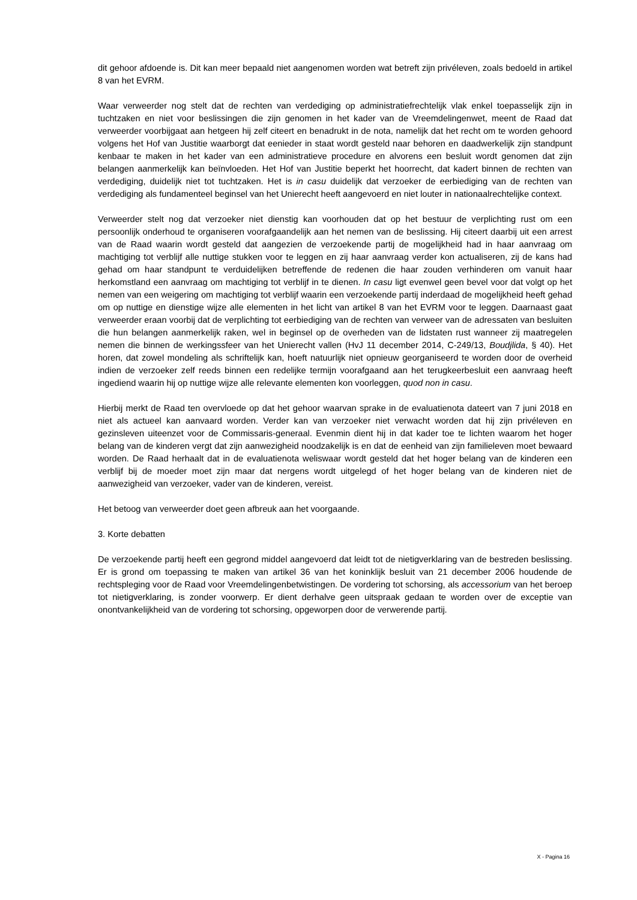dit gehoor afdoende is. Dit kan meer bepaald niet aangenomen worden wat betreft zijn privéleven, zoals bedoeld in artikel 8 van het EVRM.
Waar verweerder nog stelt dat de rechten van verdediging op administratiefrechtelijk vlak enkel toepasselijk zijn in tuchtzaken en niet voor beslissingen die zijn genomen in het kader van de Vreemdelingenwet, meent de Raad dat verweerder voorbijgaat aan hetgeen hij zelf citeert en benadrukt in de nota, namelijk dat het recht om te worden gehoord volgens het Hof van Justitie waarborgt dat eenieder in staat wordt gesteld naar behoren en daadwerkelijk zijn standpunt kenbaar te maken in het kader van een administratieve procedure en alvorens een besluit wordt genomen dat zijn belangen aanmerkelijk kan beïnvloeden. Het Hof van Justitie beperkt het hoorrecht, dat kadert binnen de rechten van verdediging, duidelijk niet tot tuchtzaken. Het is in casu duidelijk dat verzoeker de eerbiediging van de rechten van verdediging als fundamenteel beginsel van het Unierecht heeft aangevoerd en niet louter in nationaalrechtelijke context.
Verweerder stelt nog dat verzoeker niet dienstig kan voorhouden dat op het bestuur de verplichting rust om een persoonlijk onderhoud te organiseren voorafgaandelijk aan het nemen van de beslissing. Hij citeert daarbij uit een arrest van de Raad waarin wordt gesteld dat aangezien de verzoekende partij de mogelijkheid had in haar aanvraag om machtiging tot verblijf alle nuttige stukken voor te leggen en zij haar aanvraag verder kon actualiseren, zij de kans had gehad om haar standpunt te verduidelijken betreffende de redenen die haar zouden verhinderen om vanuit haar herkomstland een aanvraag om machtiging tot verblijf in te dienen. In casu ligt evenwel geen bevel voor dat volgt op het nemen van een weigering om machtiging tot verblijf waarin een verzoekende partij inderdaad de mogelijkheid heeft gehad om op nuttige en dienstige wijze alle elementen in het licht van artikel 8 van het EVRM voor te leggen. Daarnaast gaat verweerder eraan voorbij dat de verplichting tot eerbiediging van de rechten van verweer van de adressaten van besluiten die hun belangen aanmerkelijk raken, wel in beginsel op de overheden van de lidstaten rust wanneer zij maatregelen nemen die binnen de werkingssfeer van het Unierecht vallen (HvJ 11 december 2014, C-249/13, Boudjlida, § 40). Het horen, dat zowel mondeling als schriftelijk kan, hoeft natuurlijk niet opnieuw georganiseerd te worden door de overheid indien de verzoeker zelf reeds binnen een redelijke termijn voorafgaand aan het terugkeerbesluit een aanvraag heeft ingediend waarin hij op nuttige wijze alle relevante elementen kon voorleggen, quod non in casu.
Hierbij merkt de Raad ten overvloede op dat het gehoor waarvan sprake in de evaluatienota dateert van 7 juni 2018 en niet als actueel kan aanvaard worden. Verder kan van verzoeker niet verwacht worden dat hij zijn privéleven en gezinsleven uiteenzet voor de Commissaris-generaal. Evenmin dient hij in dat kader toe te lichten waarom het hoger belang van de kinderen vergt dat zijn aanwezigheid noodzakelijk is en dat de eenheid van zijn familieleven moet bewaard worden. De Raad herhaalt dat in de evaluatienota weliswaar wordt gesteld dat het hoger belang van de kinderen een verblijf bij de moeder moet zijn maar dat nergens wordt uitgelegd of het hoger belang van de kinderen niet de aanwezigheid van verzoeker, vader van de kinderen, vereist.
Het betoog van verweerder doet geen afbreuk aan het voorgaande.
3. Korte debatten
De verzoekende partij heeft een gegrond middel aangevoerd dat leidt tot de nietigverklaring van de bestreden beslissing. Er is grond om toepassing te maken van artikel 36 van het koninklijk besluit van 21 december 2006 houdende de rechtspleging voor de Raad voor Vreemdelingenbetwistingen. De vordering tot schorsing, als accessorium van het beroep tot nietigverklaring, is zonder voorwerp. Er dient derhalve geen uitspraak gedaan te worden over de exceptie van onontvankelijkheid van de vordering tot schorsing, opgeworpen door de verwerende partij.
X - Pagina 16